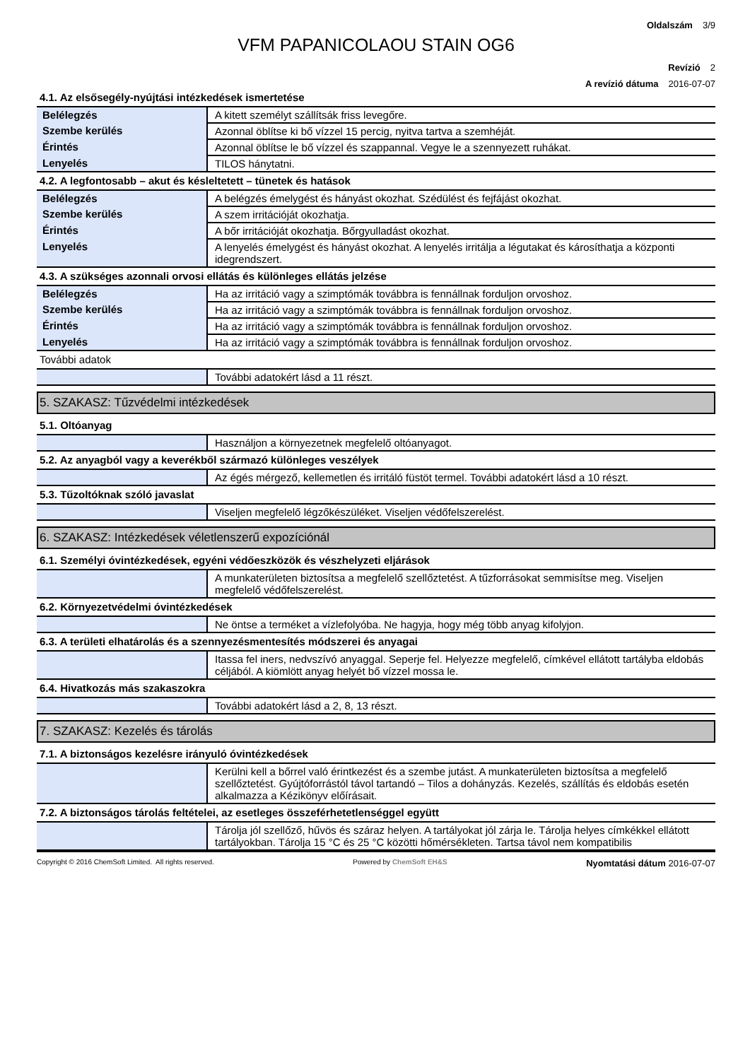Oldalszám 3/9
VFM PAPANICOLAOU STAIN OG6
Revízió 2
A revízió dátuma 2016-07-07
4.1. Az elsősegély-nyújtási intézkedések ismertetése
| Belélegzés | A kitett személyt szállítsák friss levegőre. |
| Szembe kerülés | Azonnal öblítse ki bő vízzel 15 percig, nyitva tartva a szemhéját. |
| Érintés | Azonnal öblítse le bő vízzel és szappannal. Vegye le a szennyezett ruhákat. |
| Lenyelés | TILOS hánytatni. |
4.2. A legfontosabb – akut és késleltetett – tünetek és hatások
| Belélegzés | A belégzés émelygést és hányást okozhat. Szédülést és fejfájást okozhat. |
| Szembe kerülés | A szem irritációját okozhatja. |
| Érintés | A bőr irritációját okozhatja. Bőrgyulladást okozhat. |
| Lenyelés | A lenyelés émelygést és hányást okozhat. A lenyelés irritálja a légutakat és károsíthatja a központi idegrendszert. |
4.3. A szükséges azonnali orvosi ellátás és különleges ellátás jelzése
| Belélegzés | Ha az irritáció vagy a szimptómák továbbra is fennállnak forduljon orvoshoz. |
| Szembe kerülés | Ha az irritáció vagy a szimptómák továbbra is fennállnak forduljon orvoshoz. |
| Érintés | Ha az irritáció vagy a szimptómák továbbra is fennállnak forduljon orvoshoz. |
| Lenyelés | Ha az irritáció vagy a szimptómák továbbra is fennállnak forduljon orvoshoz. |
További adatok
| | További adatokért lásd a 11 részt. |
5. SZAKASZ: Tűzvédelmi intézkedések
5.1. Oltóanyag
| | Használjon a környezetnek megfelelő oltóanyagot. |
5.2. Az anyagból vagy a keverékből származó különleges veszélyek
| | Az égés mérgező, kellemetlen és irritáló füstöt termel. További adatokért lásd a 10 részt. |
5.3. Tűzoltóknak szóló javaslat
| | Viseljen megfelelő légzőkészüléket. Viseljen védőfelszerelést. |
6. SZAKASZ: Intézkedések véletlenszerű expozíciónál
6.1. Személyi óvintézkedések, egyéni védőeszközök és vészhelyzeti eljárások
| | A munkaterületen biztosítsa a megfelelő szellőztetést. A tűzforrásokat semmisítse meg. Viseljen megfelelő védőfelszerelést. |
6.2. Környezetvédelmi óvintézkedések
| | Ne öntse a terméket a vízlefolyóba. Ne hagyja, hogy még több anyag kifolyjon. |
6.3. A területi elhatárolás és a szennyezésmentesítés módszerei és anyagai
| | Itassa fel iners, nedvszívó anyaggal. Seperje fel. Helyezze megfelelő, címkével ellátott tartályba eldobás céljából. A kiömlött anyag helyét bő vízzel mossa le. |
6.4. Hivatkozás más szakaszokra
| | További adatokért lásd a 2, 8, 13 részt. |
7. SZAKASZ: Kezelés és tárolás
7.1. A biztonságos kezelésre irányuló óvintézkedések
| | Kerülni kell a bőrrel való érintkezést és a szembe jutást. A munkaterületen biztosítsa a megfelelő szellőztetést. Gyújtóforrástól távol tartandó – Tilos a dohányzás. Kezelés, szállítás és eldobás esetén alkalmazza a Kézikönyv előírásait. |
7.2. A biztonságos tárolás feltételei, az esetleges összeférhetetlenséggel együtt
| | Tárolja jól szellőző, hűvös és száraz helyen. A tartályokat jól zárja le. Tárolja helyes címkékkel ellátott tartályokban. Tárolja 15 °C és 25 °C közötti hőmérsékleten. Tartsa távol nem kompatibilis |
Copyright © 2016 ChemSoft Limited. All rights reserved. Powered by ChemSoft EH&S Nyomtatási dátum 2016-07-07